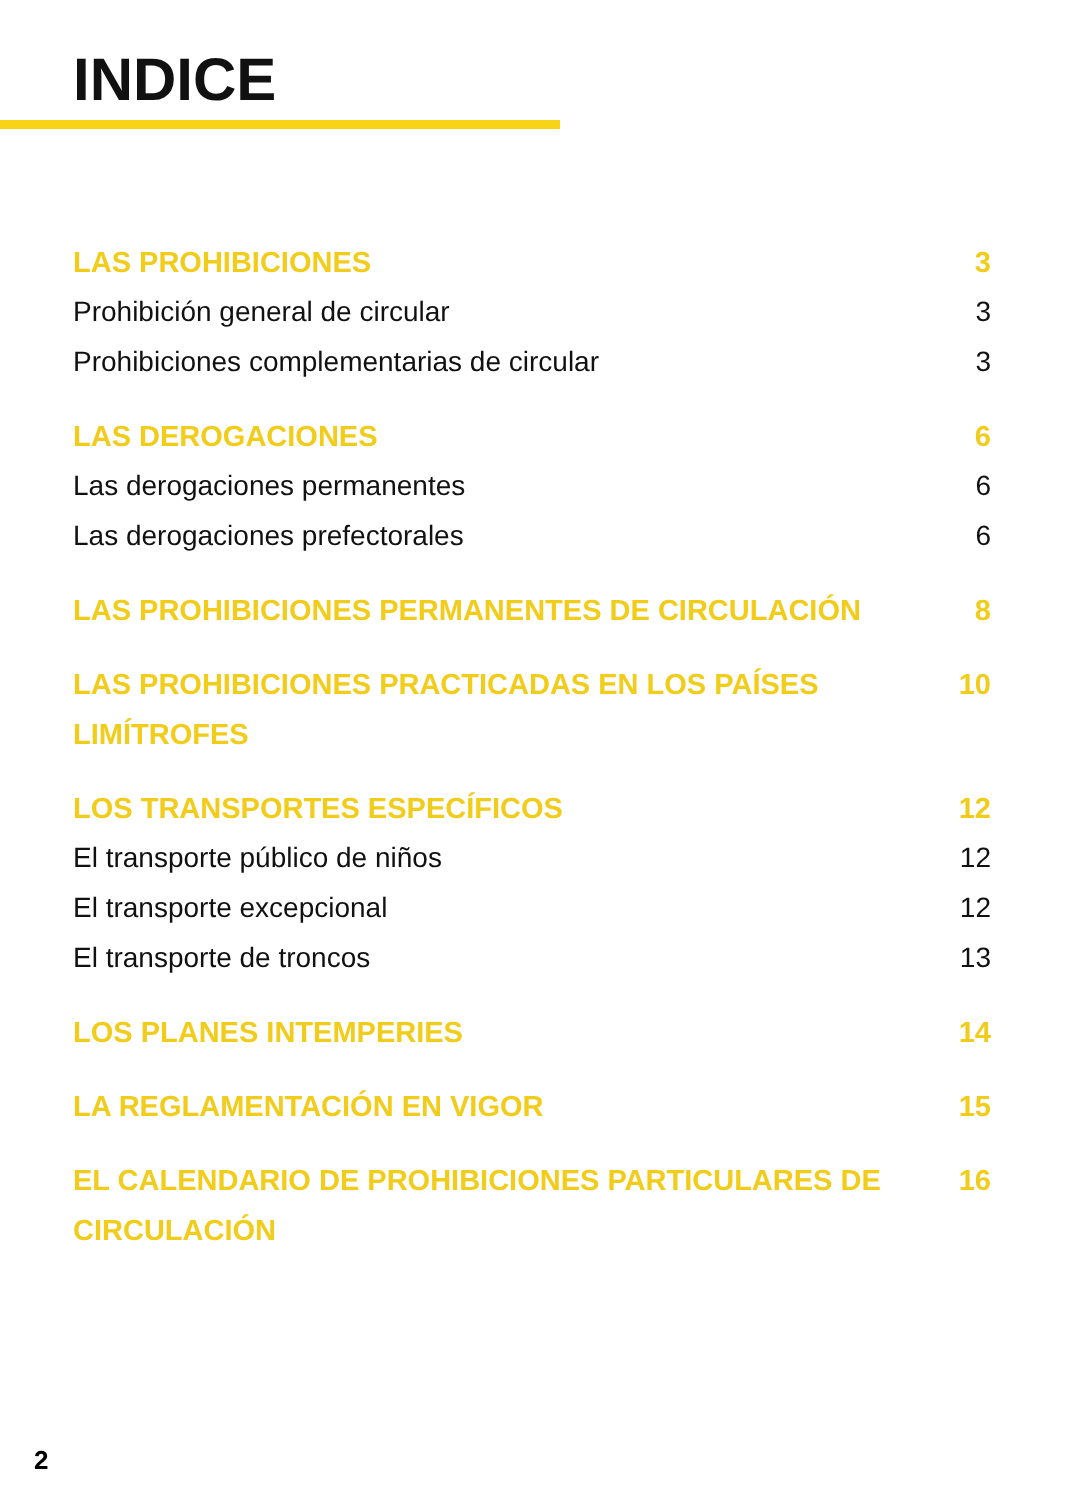INDICE
LAS PROHIBICIONES 3
Prohibición general de circular 3
Prohibiciones complementarias de circular 3
LAS DEROGACIONES 6
Las derogaciones permanentes 6
Las derogaciones prefectorales 6
LAS PROHIBICIONES PERMANENTES DE CIRCULACIÓN 8
LAS PROHIBICIONES PRACTICADAS EN LOS PAÍSES LIMÍTROFES 10
LOS TRANSPORTES ESPECÍFICOS 12
El transporte público de niños 12
El transporte excepcional 12
El transporte de troncos 13
LOS PLANES INTEMPERIES 14
LA REGLAMENTACIÓN EN VIGOR 15
EL CALENDARIO DE PROHIBICIONES PARTICULARES DE CIRCULACIÓN 16
2